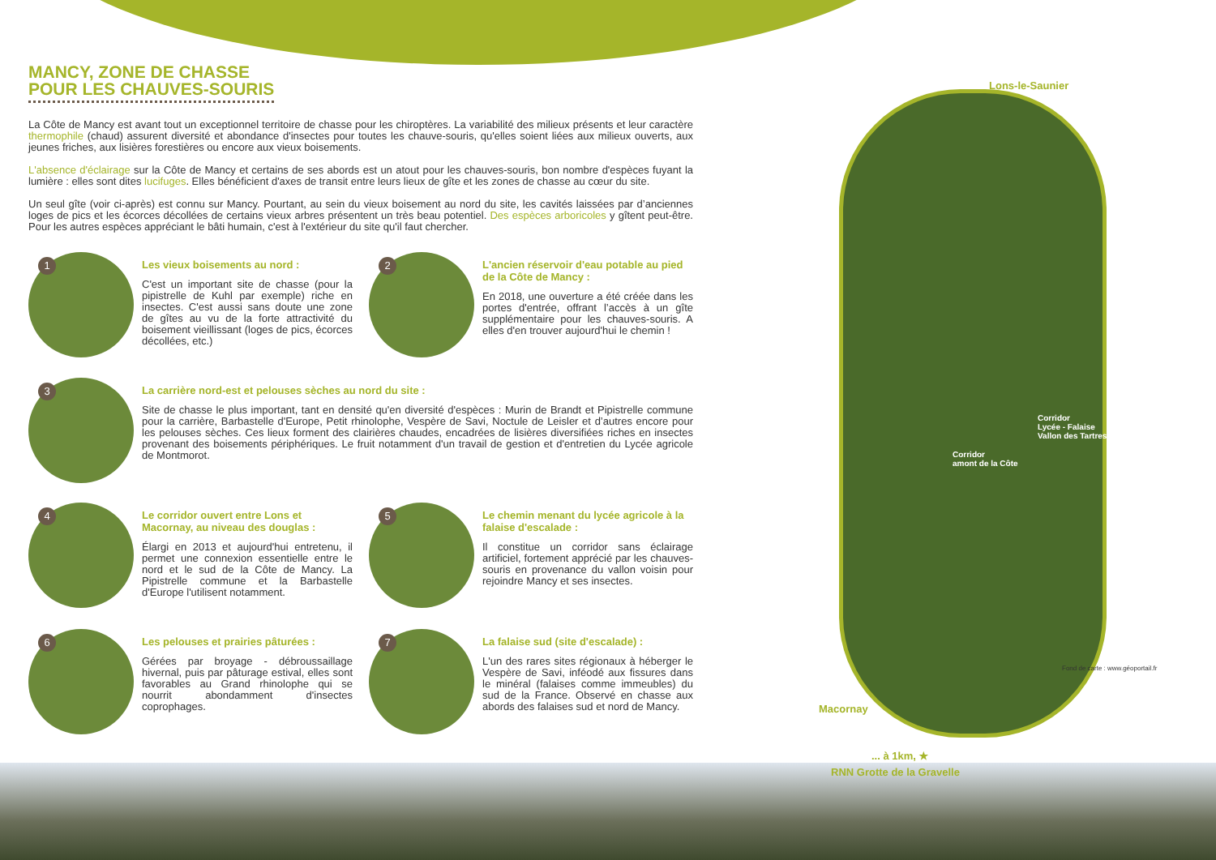MANCY, ZONE DE CHASSE
POUR LES CHAUVES-SOURIS
La Côte de Mancy est avant tout un exceptionnel territoire de chasse pour les chiroptères. La variabilité des milieux présents et leur caractère thermophile (chaud) assurent diversité et abondance d'insectes pour toutes les chauve-souris, qu'elles soient liées aux milieux ouverts, aux jeunes friches, aux lisières forestières ou encore aux vieux boisements.
L'absence d'éclairage sur la Côte de Mancy et certains de ses abords est un atout pour les chauves-souris, bon nombre d'espèces fuyant la lumière : elles sont dites lucifuges. Elles bénéficient d'axes de transit entre leurs lieux de gîte et les zones de chasse au cœur du site.
Un seul gîte (voir ci-après) est connu sur Mancy. Pourtant, au sein du vieux boisement au nord du site, les cavités laissées par d’anciennes loges de pics et les écorces décollées de certains vieux arbres présentent un très beau potentiel. Des espèces arboricoles y gîtent peut-être. Pour les autres espèces appréciant le bâti humain, c'est à l'extérieur du site qu'il faut chercher.
1
Les vieux boisements au nord :
C'est un important site de chasse (pour la pipistrelle de Kuhl par exemple) riche en insectes. C'est aussi sans doute une zone de gîtes au vu de la forte attractivité du boisement vieillissant (loges de pics, écorces décollées, etc.)
2
L'ancien réservoir d'eau potable au pied de la Côte de Mancy :
En 2018, une ouverture a été créée dans les portes d'entrée, offrant l’accès à un gîte supplémentaire pour les chauves-souris. A elles d'en trouver aujourd'hui le chemin !
3
La carrière nord-est et pelouses sèches au nord du site :
Site de chasse le plus important, tant en densité qu'en diversité d'espèces : Murin de Brandt et Pipistrelle commune pour la carrière, Barbastelle d'Europe, Petit rhinolophe, Vespère de Savi, Noctule de Leisler et d’autres encore pour les pelouses sèches. Ces lieux forment des clairières chaudes, encadrées de lisières diversifiées riches en insectes provenant des boisements périphériques. Le fruit notamment d'un travail de gestion et d'entretien du Lycée agricole de Montmorot.
4
Le corridor ouvert entre Lons et Macornay, au niveau des douglas :
Élargi en 2013 et aujourd'hui entretenu, il permet une connexion essentielle entre le nord et le sud de la Côte de Mancy. La Pipistrelle commune et la Barbastelle d'Europe l'utilisent notamment.
5
Le chemin menant du lycée agricole à la falaise d'escalade :
Il constitue un corridor sans éclairage artificiel, fortement apprécié par les chauves-souris en provenance du vallon voisin pour rejoindre Mancy et ses insectes.
6
Les pelouses et prairies pâturées :
Gérées par broyage - débroussaillage hivernal, puis par pâturage estival, elles sont favorables au Grand rhinolophe qui se nourrit abondamment d'insectes coprophages.
7
La falaise sud (site d'escalade) :
L'un des rares sites régionaux à héberger le Vespère de Savi, inféodé aux fissures dans le minéral (falaises comme immeubles) du sud de la France. Observé en chasse aux abords des falaises sud et nord de Mancy.
Lons-le-Saunier
Corridor
Lycée - Falaise
Vallon des Tartres
Corridor
amont de la Côte
Macornay
... à 1km, ★
RNN Grotte de la Gravelle
Fond de carte : www.géoportail.fr